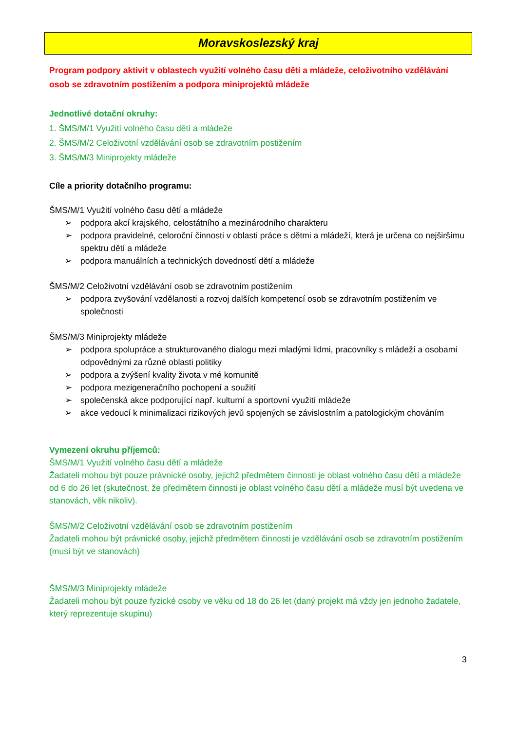Moravskoslezský kraj
Program podpory aktivit v oblastech využití volného času dětí a mládeže, celoživotního vzdělávání osob se zdravotním postižením a podpora miniprojektů mládeže
Jednotlivé dotační okruhy:
1. ŠMS/M/1 Využití volného času dětí a mládeže
2. ŠMS/M/2 Celoživotní vzdělávání osob se zdravotním postižením
3. ŠMS/M/3 Miniprojekty mládeže
Cíle a priority dotačního programu:
ŠMS/M/1 Využití volného času dětí a mládeže
➢ podpora akcí krajského, celostátního a mezinárodního charakteru
➢ podpora pravidelné, celoroční činnosti v oblasti práce s dětmi a mládeží, která je určena co nejširšímu spektru dětí a mládeže
➢ podpora manuálních a technických dovedností dětí a mládeže
ŠMS/M/2 Celoživotní vzdělávání osob se zdravotním postižením
➢ podpora zvyšování vzdělanosti a rozvoj dalších kompetencí osob se zdravotním postižením ve společnosti
ŠMS/M/3 Miniprojekty mládeže
➢ podpora spolupráce a strukturovaného dialogu mezi mladými lidmi, pracovníky s mládeží a osobami odpovědnými za různé oblasti politiky
➢ podpora a zvýšení kvality života v mé komunitě
➢ podpora mezigeneračního pochopení a soužití
➢ společenská akce podporující např. kulturní a sportovní využití mládeže
➢ akce vedoucí k minimalizaci rizikových jevů spojených se závislostním a patologickým chováním
Vymezení okruhu příjemců:
ŠMS/M/1 Využití volného času dětí a mládeže
Žadateli mohou být pouze právnické osoby, jejichž předmětem činnosti je oblast volného času dětí a mládeže od 6 do 26 let (skutečnost, že předmětem činnosti je oblast volného času dětí a mládeže musí být uvedena ve stanovách, věk nikoliv).
ŠMS/M/2 Celoživotní vzdělávání osob se zdravotním postižením
Žadateli mohou být právnické osoby, jejichž předmětem činnosti je vzdělávání osob se zdravotním postižením (musí být ve stanovách)
ŠMS/M/3 Miniprojekty mládeže
Žadateli mohou být pouze fyzické osoby ve věku od 18 do 26 let (daný projekt má vždy jen jednoho žadatele, který reprezentuje skupinu)
3